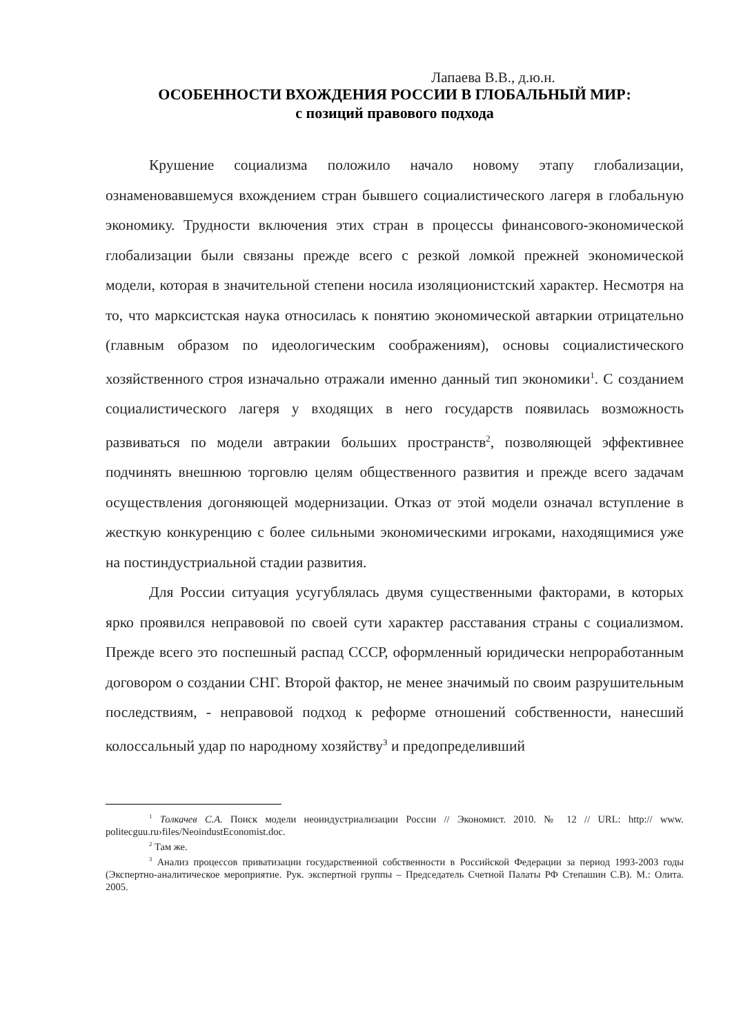Лапаева В.В., д.ю.н.
ОСОБЕННОСТИ ВХОЖДЕНИЯ РОССИИ В ГЛОБАЛЬНЫЙ МИР:
с позиций правового подхода
Крушение социализма положило начало новому этапу глобализации, ознаменовавшемуся вхождением стран бывшего социалистического лагеря в глобальную экономику. Трудности включения этих стран в процессы финансового-экономической глобализации были связаны прежде всего с резкой ломкой прежней экономической модели, которая в значительной степени носила изоляционистский характер. Несмотря на то, что марксистская наука относилась к понятию экономической автаркии отрицательно (главным образом по идеологическим соображениям), основы социалистического хозяйственного строя изначально отражали именно данный тип экономики<sup>1</sup>. С созданием социалистического лагеря у входящих в него государств появилась возможность развиваться по модели автракии больших пространств<sup>2</sup>, позволяющей эффективнее подчинять внешнюю торговлю целям общественного развития и прежде всего задачам осуществления догоняющей модернизации. Отказ от этой модели означал вступление в жесткую конкуренцию с более сильными экономическими игроками, находящимися уже на постиндустриальной стадии развития.
Для России ситуация усугублялась двумя существенными факторами, в которых ярко проявился неправовой по своей сути характер расставания страны с социализмом. Прежде всего это поспешный распад СССР, оформленный юридически непроработанным договором о создании СНГ. Второй фактор, не менее значимый по своим разрушительным последствиям, - неправовой подход к реформе отношений собственности, нанесший колоссальный удар по народному хозяйству<sup>3</sup> и предопределивший
<sup>1</sup> Толкачев С.А. Поиск модели неоиндустриализации России // Экономист. 2010. № 12 // URL: http:// www. politecguu.ru›files/NeoindustEconomist.doc.
<sup>2</sup> Там же.
<sup>3</sup> Анализ процессов приватизации государственной собственности в Российской Федерации за период 1993-2003 годы (Экспертно-аналитическое мероприятие. Рук. экспертной группы – Председатель Счетной Палаты РФ Степашин С.В). М.: Олита. 2005.